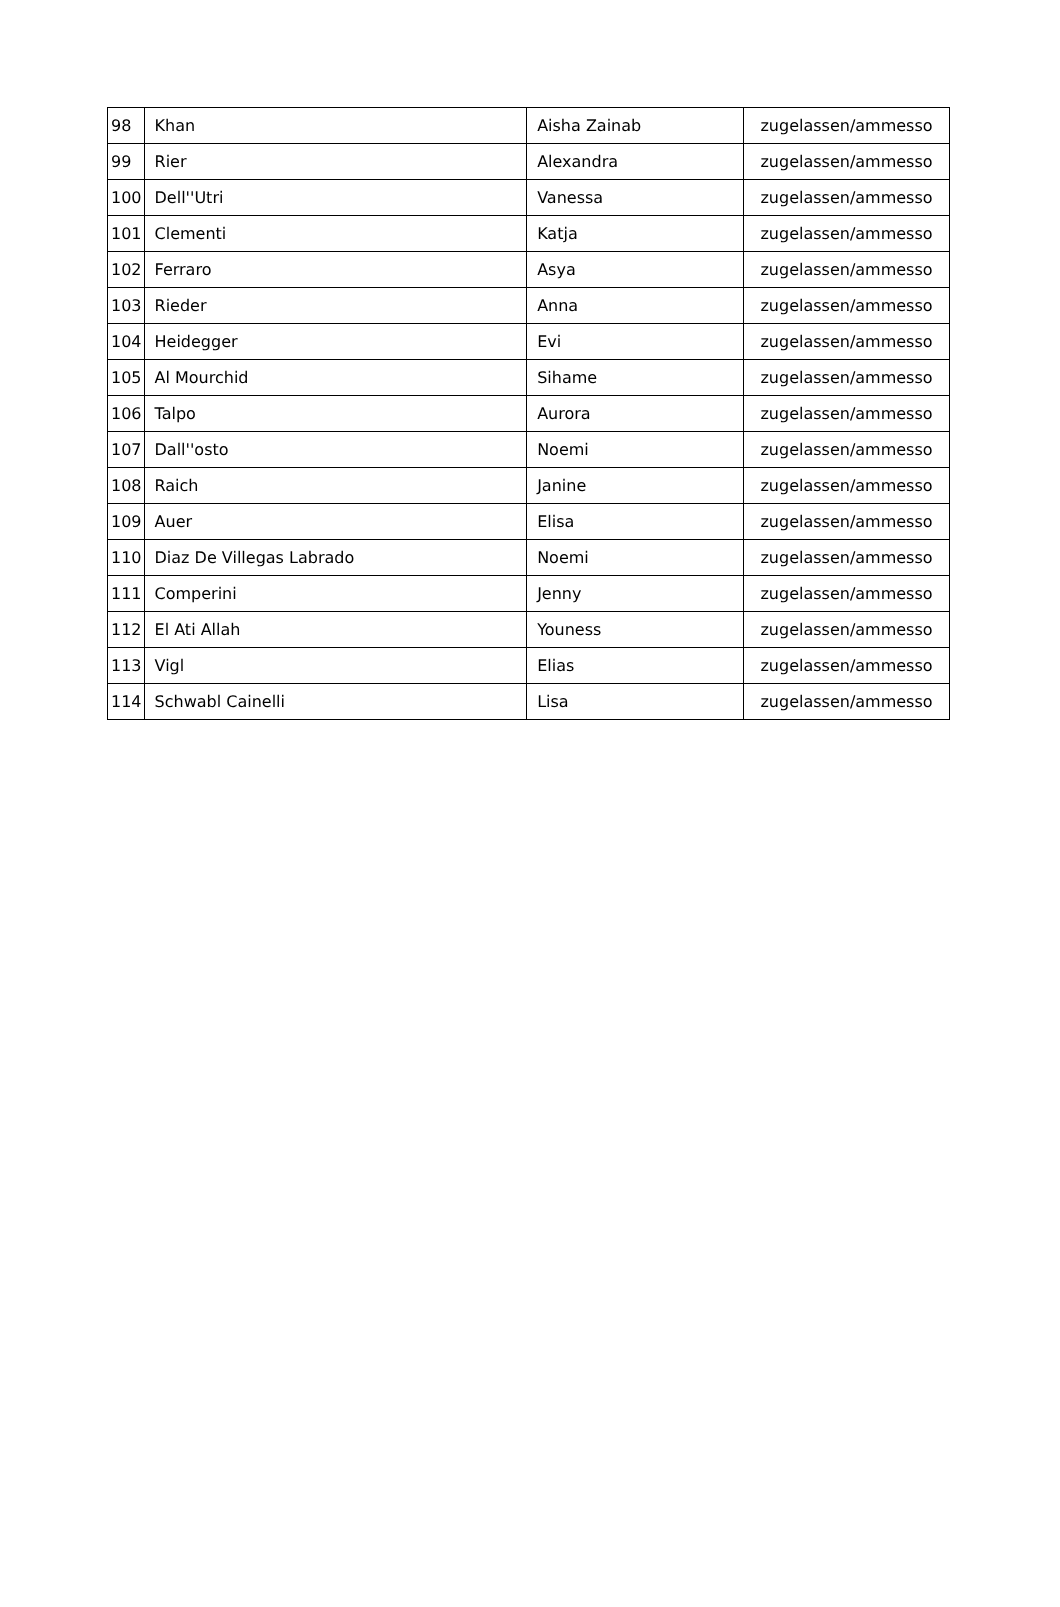| 98 | Khan | Aisha Zainab | zugelassen/ammesso |
| 99 | Rier | Alexandra | zugelassen/ammesso |
| 100 | Dell''Utri | Vanessa | zugelassen/ammesso |
| 101 | Clementi | Katja | zugelassen/ammesso |
| 102 | Ferraro | Asya | zugelassen/ammesso |
| 103 | Rieder | Anna | zugelassen/ammesso |
| 104 | Heidegger | Evi | zugelassen/ammesso |
| 105 | Al Mourchid | Sihame | zugelassen/ammesso |
| 106 | Talpo | Aurora | zugelassen/ammesso |
| 107 | Dall''osto | Noemi | zugelassen/ammesso |
| 108 | Raich | Janine | zugelassen/ammesso |
| 109 | Auer | Elisa | zugelassen/ammesso |
| 110 | Diaz De Villegas Labrado | Noemi | zugelassen/ammesso |
| 111 | Comperini | Jenny | zugelassen/ammesso |
| 112 | El Ati Allah | Youness | zugelassen/ammesso |
| 113 | Vigl | Elias | zugelassen/ammesso |
| 114 | Schwabl Cainelli | Lisa | zugelassen/ammesso |